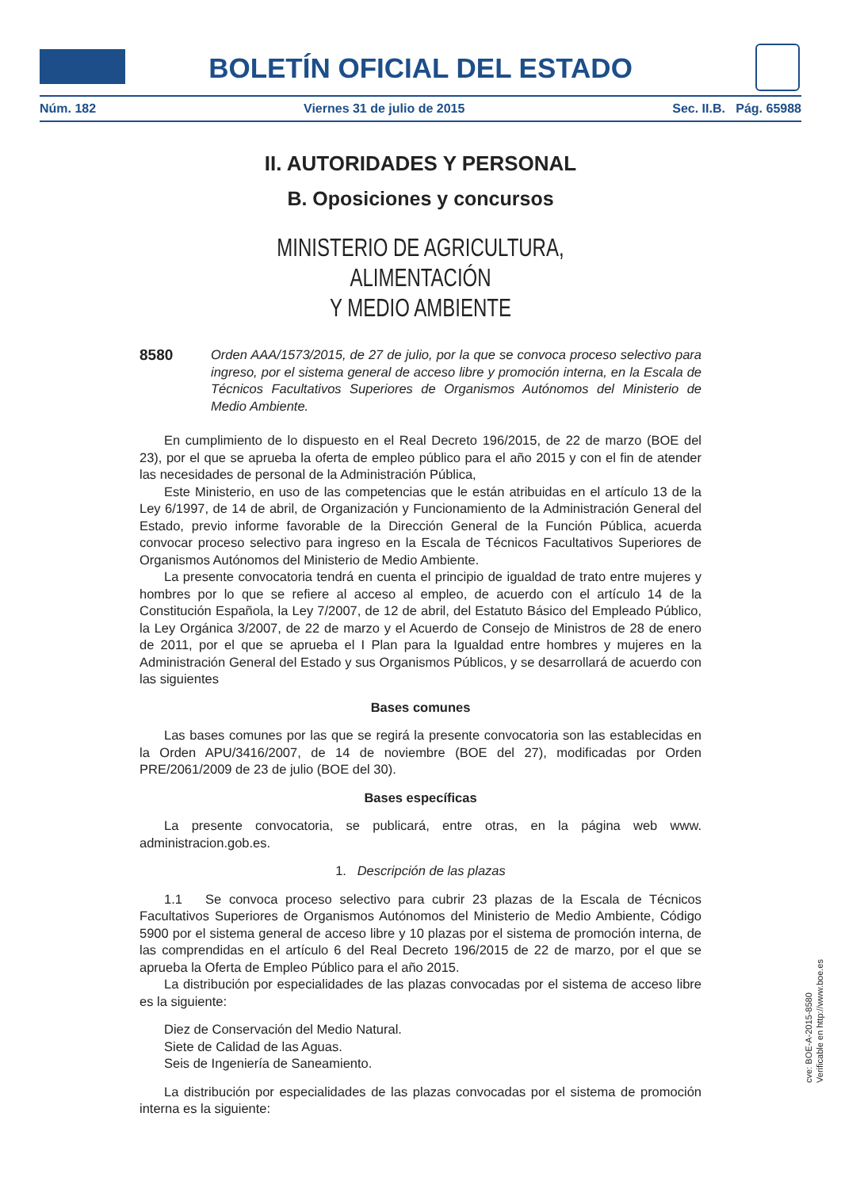BOLETÍN OFICIAL DEL ESTADO
Núm. 182 Viernes 31 de julio de 2015 Sec. II.B. Pág. 65988
II. AUTORIDADES Y PERSONAL
B. Oposiciones y concursos
MINISTERIO DE AGRICULTURA, ALIMENTACIÓN
Y MEDIO AMBIENTE
8580 Orden AAA/1573/2015, de 27 de julio, por la que se convoca proceso selectivo para ingreso, por el sistema general de acceso libre y promoción interna, en la Escala de Técnicos Facultativos Superiores de Organismos Autónomos del Ministerio de Medio Ambiente.
En cumplimiento de lo dispuesto en el Real Decreto 196/2015, de 22 de marzo (BOE del 23), por el que se aprueba la oferta de empleo público para el año 2015 y con el fin de atender las necesidades de personal de la Administración Pública,
Este Ministerio, en uso de las competencias que le están atribuidas en el artículo 13 de la Ley 6/1997, de 14 de abril, de Organización y Funcionamiento de la Administración General del Estado, previo informe favorable de la Dirección General de la Función Pública, acuerda convocar proceso selectivo para ingreso en la Escala de Técnicos Facultativos Superiores de Organismos Autónomos del Ministerio de Medio Ambiente.
La presente convocatoria tendrá en cuenta el principio de igualdad de trato entre mujeres y hombres por lo que se refiere al acceso al empleo, de acuerdo con el artículo 14 de la Constitución Española, la Ley 7/2007, de 12 de abril, del Estatuto Básico del Empleado Público, la Ley Orgánica 3/2007, de 22 de marzo y el Acuerdo de Consejo de Ministros de 28 de enero de 2011, por el que se aprueba el I Plan para la Igualdad entre hombres y mujeres en la Administración General del Estado y sus Organismos Públicos, y se desarrollará de acuerdo con las siguientes
Bases comunes
Las bases comunes por las que se regirá la presente convocatoria son las establecidas en la Orden APU/3416/2007, de 14 de noviembre (BOE del 27), modificadas por Orden PRE/2061/2009 de 23 de julio (BOE del 30).
Bases específicas
La presente convocatoria, se publicará, entre otras, en la página web www. administracion.gob.es.
1. Descripción de las plazas
1.1 Se convoca proceso selectivo para cubrir 23 plazas de la Escala de Técnicos Facultativos Superiores de Organismos Autónomos del Ministerio de Medio Ambiente, Código 5900 por el sistema general de acceso libre y 10 plazas por el sistema de promoción interna, de las comprendidas en el artículo 6 del Real Decreto 196/2015 de 22 de marzo, por el que se aprueba la Oferta de Empleo Público para el año 2015.
La distribución por especialidades de las plazas convocadas por el sistema de acceso libre es la siguiente:
Diez de Conservación del Medio Natural.
Siete de Calidad de las Aguas.
Seis de Ingeniería de Saneamiento.
La distribución por especialidades de las plazas convocadas por el sistema de promoción interna es la siguiente:
cve: BOE-A-2015-8580
Verificable en http://www.boe.es